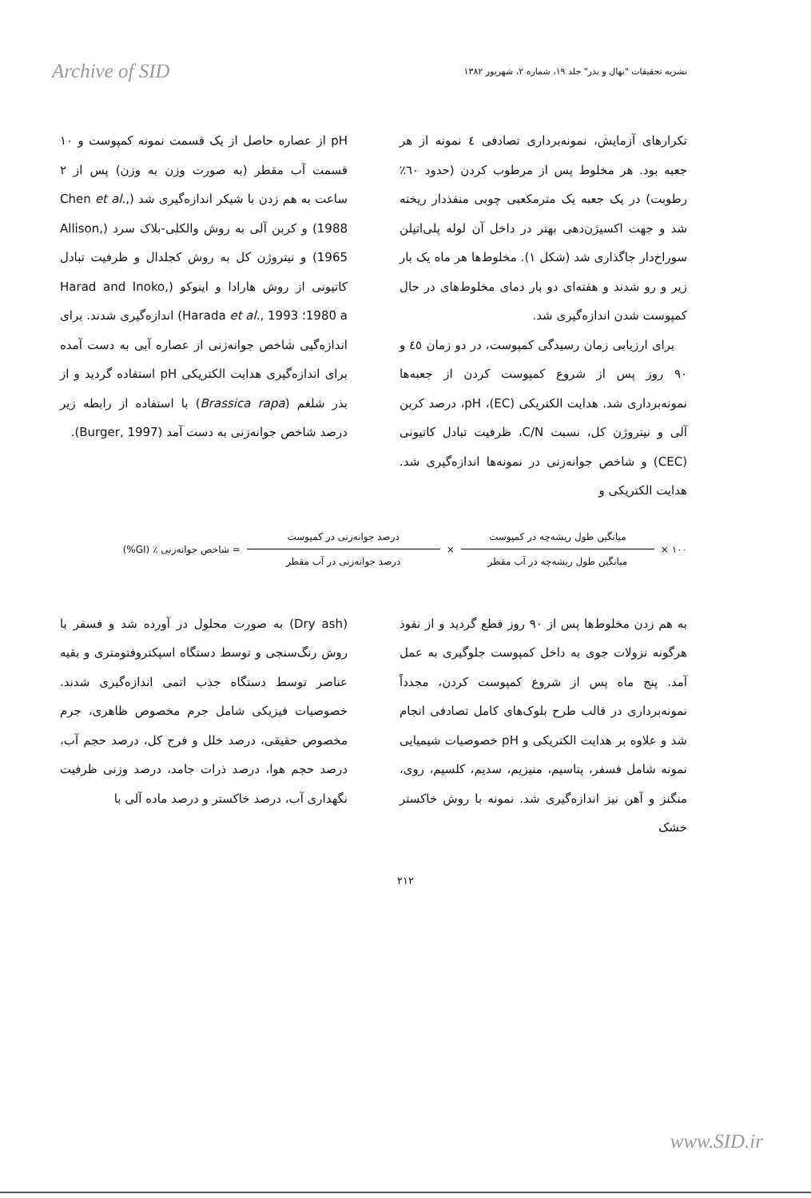Archive of SID
نشریه تحقیقات "نهال و بذر" جلد ۱۹، شماره ۲، شهریور ۱۳۸۲
تکرارهای آزمایش، نمونه‌برداری تصادفی ٤ نمونه از هر جعبه بود. هر مخلوط پس از مرطوب کردن (حدود ٦٠٪ رطوبت) در یک جعبه یک مترمکعبی چوبی منفذدار ریخته شد و جهت اکسیژن‌دهی بهتر در داخل آن لوله پلی‌اتیلن سوراخ‌دار جاگذاری شد (شکل ۱). مخلوط‌ها هر ماه یک بار زیر و رو شدند و هفته‌ای دو بار دمای مخلوط‌های در حال کمپوست شدن اندازه‌گیری شد.
برای ارزیابی زمان رسیدگی کمپوست، در دو زمان ٤٥ و ۹۰ روز پس از شروع کمپوست کردن از جعبه‌ها نمونه‌برداری شد. هدایت الکتریکی (EC)، pH، درصد کربن آلی و نیتروژن کل، نسبت C/N، ظرفیت تبادل کاتیونی (CEC) و شاخص جوانه‌زنی در نمونه‌ها اندازه‌گیری شد. هدایت الکتریکی و
pH از عصاره حاصل از یک قسمت نمونه کمپوست و ۱۰ قسمت آب مقطر (به صورت وزن به وزن) پس از ۲ ساعت به هم زدن با شیکر اندازه‌گیری شد (Chen et al., 1988) و کربن آلی به روش والکلی-بلاک سرد (Allison, 1965) و نیتروژن کل به روش کجلدال و ظرفیت تبادل کاتیونی از روش هارادا و اینوکو (Harad and Inoko, 1980 a؛ Harada et al., 1993) اندازه‌گیری شدند. برای اندازه‌گیی شاخص جوانه‌زنی از عصاره آبی به دست آمده برای اندازه‌گیری هدایت الکتریکی pH استفاده گردید و از بذر شلغم (Brassica rapa) با استفاده از رابطه زیر درصد شاخص جوانه‌زنی به دست آمد (Burger, 1997).
۱۰۰ × میانگین طول ریشه‌چه در کمپوست میانگین طول ریشه‌چه در آب مقطر × درصد جوانه‌زنی در کمپوست درصد جوانه‌زنی در آب مقطر = شاخص جوانه‌زنی ٪ (GI%)
به هم زدن مخلوط‌ها پس از ۹۰ روز قطع گردید و از نفوذ هرگونه نزولات جوی به داخل کمپوست جلوگیری به عمل آمد. پنج ماه پس از شروع کمپوست کردن، مجدداً نمونه‌برداری در قالب طرح بلوک‌های کامل تصادفی انجام شد و علاوه بر هدایت الکتریکی و pH خصوصیات شیمیایی نمونه شامل فسفر، پتاسیم، منیزیم، سدیم، کلسیم، روی، منگنز و آهن نیز اندازه‌گیری شد. نمونه با روش خاکستر خشک
(Dry ash) به صورت محلول در آورده شد و فسفر با روش رنگ‌سنجی و توسط دستگاه اسپکتروفتومتری و بقیه عناصر توسط دستگاه جذب اتمی اندازه‌گیری شدند. خصوصیات فیزیکی شامل جرم مخصوص ظاهری، جرم مخصوص حقیقی، درصد خلل و فرج کل، درصد حجم آب، درصد حجم هوا، درصد ذرات جامد، درصد وزنی ظرفیت نگهداری آب، درصد خاکستر و درصد ماده آلی با
۲۱۲
www.SID.ir